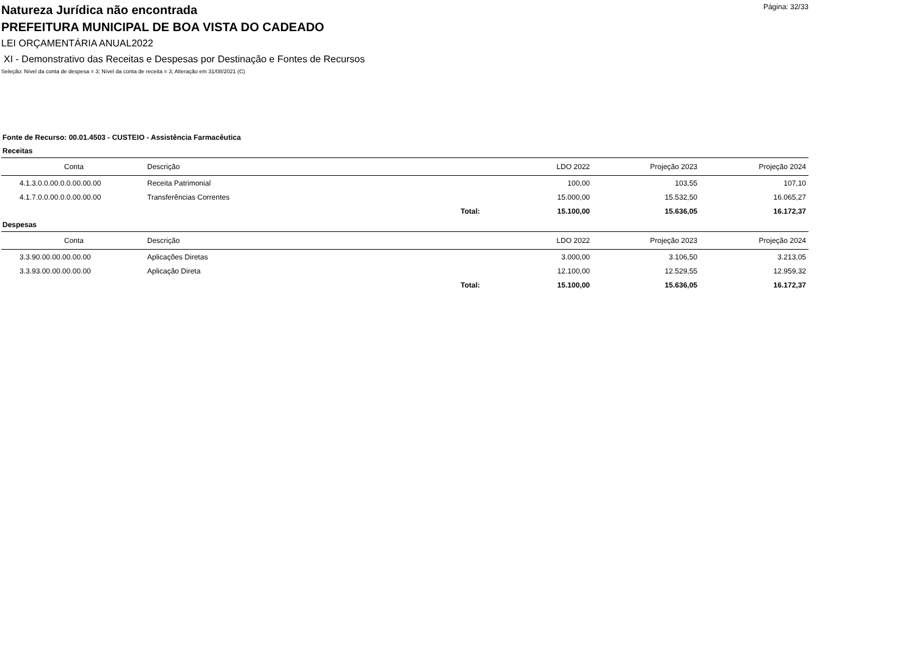Página: 32/33
Natureza Jurídica não encontrada
PREFEITURA MUNICIPAL DE BOA VISTA DO CADEADO
LEI ORÇAMENTÁRIA ANUAL2022
XI - Demonstrativo das Receitas e Despesas por Destinação e Fontes de Recursos
Seleção: Nível da conta de despesa = 3; Nível da conta de receita = 3; Alteração em 31/08/2021 (C)
Fonte de Recurso: 00.01.4503 - CUSTEIO - Assistência Farmacêutica
Receitas
| Conta | Descrição | | LDO 2022 | Projeção 2023 | Projeção 2024 |
| --- | --- | --- | --- | --- | --- |
| 4.1.3.0.0.00.0.0.00.00.00 | Receita Patrimonial | | 100,00 | 103,55 | 107,10 |
| 4.1.7.0.0.00.0.0.00.00.00 | Transferências Correntes | | 15.000,00 | 15.532,50 | 16.065,27 |
| | Total: | | 15.100,00 | 15.636,05 | 16.172,37 |
Despesas
| Conta | Descrição | | LDO 2022 | Projeção 2023 | Projeção 2024 |
| --- | --- | --- | --- | --- | --- |
| 3.3.90.00.00.00.00.00 | Aplicações Diretas | | 3.000,00 | 3.106,50 | 3.213,05 |
| 3.3.93.00.00.00.00.00 | Aplicação Direta | | 12.100,00 | 12.529,55 | 12.959,32 |
| | Total: | | 15.100,00 | 15.636,05 | 16.172,37 |